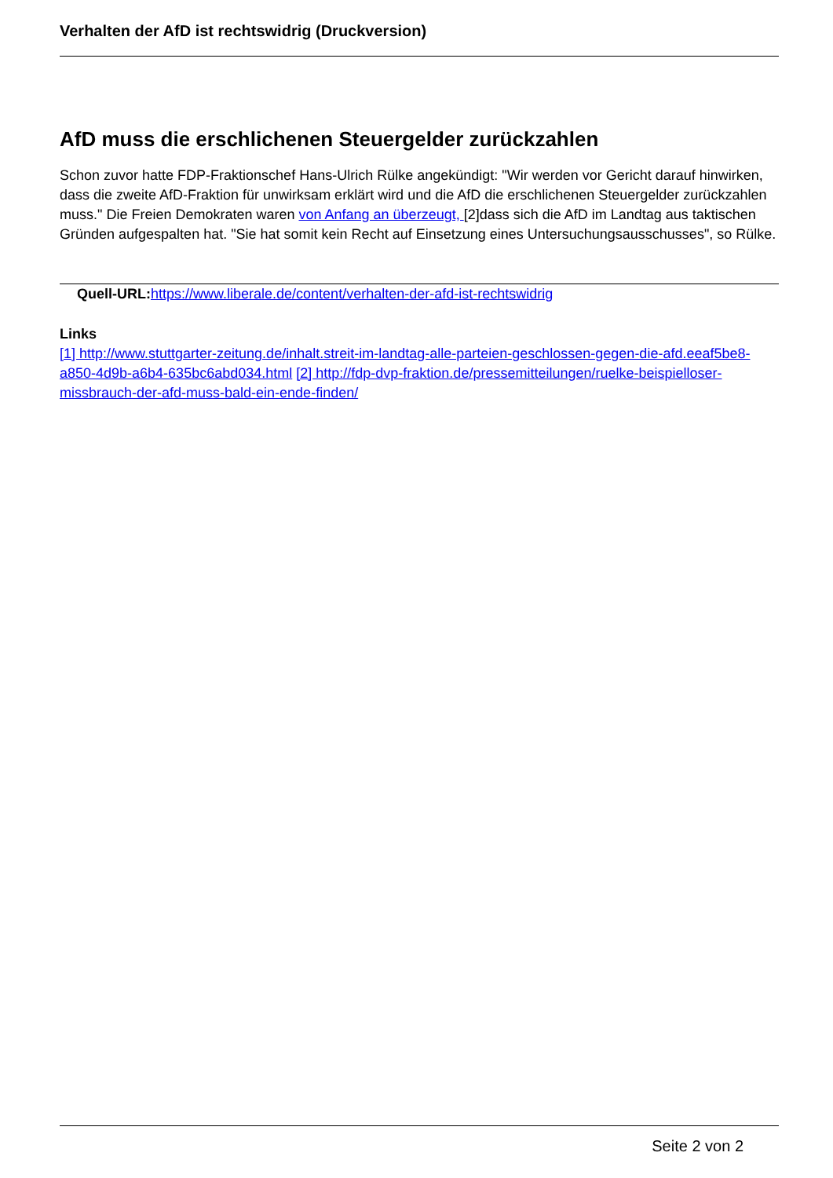Verhalten der AfD ist rechtswidrig (Druckversion)
AfD muss die erschlichenen Steuergelder zurückzahlen
Schon zuvor hatte FDP-Fraktionschef Hans-Ulrich Rülke angekündigt: "Wir werden vor Gericht darauf hinwirken, dass die zweite AfD-Fraktion für unwirksam erklärt wird und die AfD die erschlichenen Steuergelder zurückzahlen muss." Die Freien Demokraten waren von Anfang an überzeugt, [2]dass sich die AfD im Landtag aus taktischen Gründen aufgespalten hat. "Sie hat somit kein Recht auf Einsetzung eines Untersuchungsausschusses", so Rülke.
Quell-URL: https://www.liberale.de/content/verhalten-der-afd-ist-rechtswidrig
Links
[1] http://www.stuttgarter-zeitung.de/inhalt.streit-im-landtag-alle-parteien-geschlossen-gegen-die-afd.eeaf5be8-a850-4d9b-a6b4-635bc6abd034.html [2] http://fdp-dvp-fraktion.de/pressemitteilungen/ruelke-beispielloser-missbrauch-der-afd-muss-bald-ein-ende-finden/
Seite 2 von 2